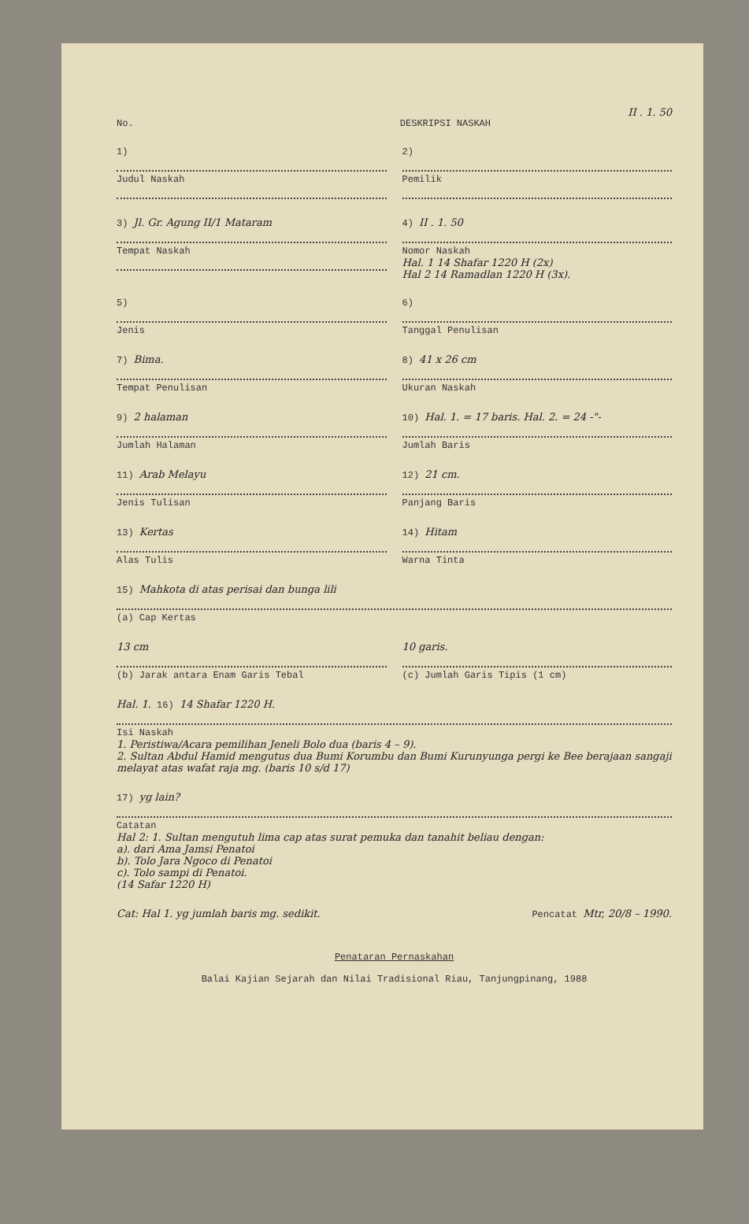II . 1. 50
No. DESKRIPSI NASKAH
1)
Judul Naskah
2)
Pemilik
3) Jl. Gr. Agung II/1 Mataram
Tempat Naskah
4) II . 1. 50
Nomor Naskah
Hal. 1 14 Shafar 1220 H (2x)
Hal 2 14 Ramadlan 1220 H (3x).
5)
Jenis
6)
Tanggal Penulisan
7) Bima.
Tempat Penulisan
8) 41 x 26 cm
Ukuran Naskah
9) 2 halaman
Jumlah Halaman
10) Hal. 1. = 17 baris. Hal. 2. = 24 -"-
Jumlah Baris
11) Arab Melayu
Jenis Tulisan
12) 21 cm.
Panjang Baris
13) Kertas
Alas Tulis
14) Hitam
Warna Tinta
15) Mahkota di atas perisai dan bunga lili
(a) Cap Kertas
13 cm
(b) Jarak antara Enam Garis Tebal
10 garis.
(c) Jumlah Garis Tipis (1 cm)
Hal. 1. 16) 14 Shafar 1220 H.
Isi Naskah
1. Peristiwa/Acara pemilihan Jeneli Bolo dua (baris 4 – 9).
2. Sultan Abdul Hamid mengutus dua Bumi Korumbu dan Bumi Kurunyunga pergi ke Bee berajaan sangaji melayat atas wafat raja mg. (baris 10 s/d 17)
17) yg lain?
Catatan
Hal 2: 1. Sultan mengutuh lima cap atas surat pemuka dan tanahit beliau dengan:
a). dari Ama Jamsi Penatoi
b). Tolo Jara Ngoco di Penatoi
c). Tolo sampi di Penatoi.
(14 Safar 1220 H)
Cat: Hal 1. yg jumlah baris mg. sedikit. Pencatat Mtr, 20/8 – 1990.
Penataran Pernaskahan
Balai Kajian Sejarah dan Nilai Tradisional Riau, Tanjungpinang, 1988